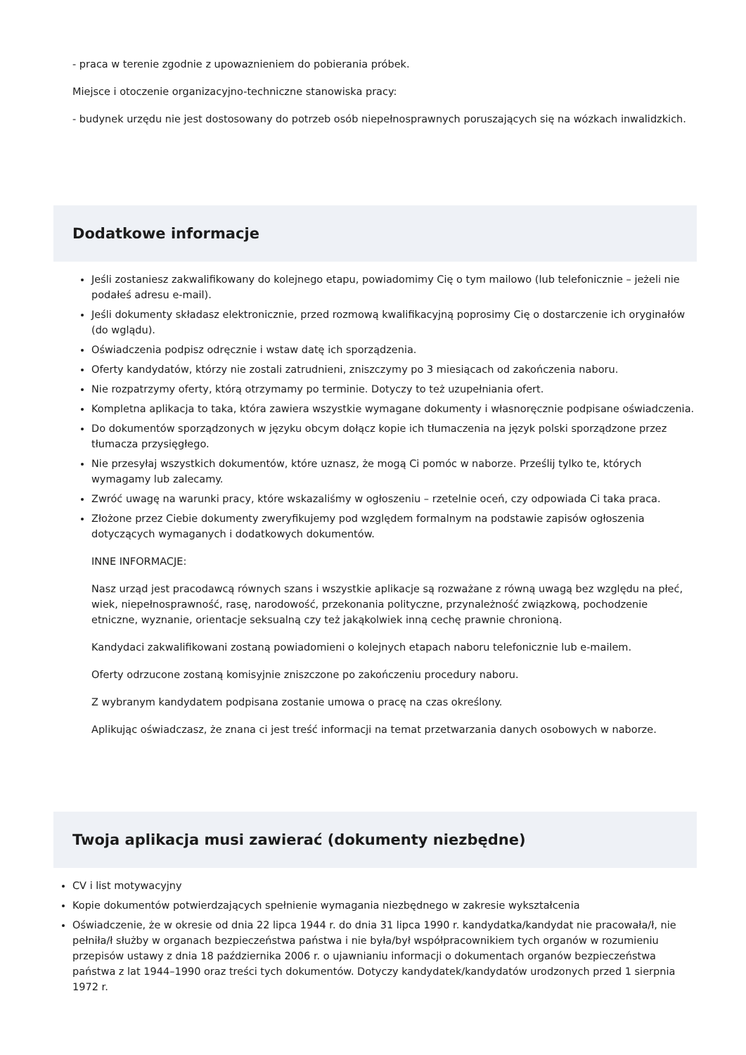- praca w terenie zgodnie z upowaznieniem do pobierania próbek.
Miejsce i otoczenie organizacyjno-techniczne stanowiska pracy:
- budynek urzędu nie jest dostosowany do potrzeb osób niepełnosprawnych poruszających się na wózkach inwalidzkich.
Dodatkowe informacje
Jeśli zostaniesz zakwalifikowany do kolejnego etapu, powiadomimy Cię o tym mailowo (lub telefonicznie – jeżeli nie podałeś adresu e-mail).
Jeśli dokumenty składasz elektronicznie, przed rozmową kwalifikacyjną poprosimy Cię o dostarczenie ich oryginałów (do wglądu).
Oświadczenia podpisz odręcznie i wstaw datę ich sporządzenia.
Oferty kandydatów, którzy nie zostali zatrudnieni, zniszczymy po 3 miesiącach od zakończenia naboru.
Nie rozpatrzymy oferty, którą otrzymamy po terminie. Dotyczy to też uzupełniania ofert.
Kompletna aplikacja to taka, która zawiera wszystkie wymagane dokumenty i własnoręcznie podpisane oświadczenia.
Do dokumentów sporządzonych w języku obcym dołącz kopie ich tłumaczenia na język polski sporządzone przez tłumacza przysięgłego.
Nie przesyłaj wszystkich dokumentów, które uznasz, że mogą Ci pomóc w naborze. Prześlij tylko te, których wymagamy lub zalecamy.
Zwróć uwagę na warunki pracy, które wskazaliśmy w ogłoszeniu – rzetelnie oceń, czy odpowiada Ci taka praca.
Złożone przez Ciebie dokumenty zweryfikujemy pod względem formalnym na podstawie zapisów ogłoszenia dotyczących wymaganych i dodatkowych dokumentów.
INNE INFORMACJE:
Nasz urząd jest pracodawcą równych szans i wszystkie aplikacje są rozważane z równą uwagą bez względu na płeć, wiek, niepełnosprawność, rasę, narodowość, przekonania polityczne, przynależność związkową, pochodzenie etniczne, wyznanie, orientacje seksualną czy też jakąkolwiek inną cechę prawnie chronioną.
Kandydaci zakwalifikowani zostaną powiadomieni o kolejnych etapach naboru telefonicznie lub e-mailem.
Oferty odrzucone zostaną komisyjnie zniszczone po zakończeniu procedury naboru.
Z wybranym kandydatem podpisana zostanie umowa o pracę na czas określony.
Aplikując oświadczasz, że znana ci jest treść informacji na temat przetwarzania danych osobowych w naborze.
Twoja aplikacja musi zawierać (dokumenty niezbędne)
CV i list motywacyjny
Kopie dokumentów potwierdzających spełnienie wymagania niezbędnego w zakresie wykształcenia
Oświadczenie, że w okresie od dnia 22 lipca 1944 r. do dnia 31 lipca 1990 r. kandydatka/kandydat nie pracowała/ł, nie pełniła/ł służby w organach bezpieczeństwa państwa i nie była/był współpracownikiem tych organów w rozumieniu przepisów ustawy z dnia 18 października 2006 r. o ujawnianiu informacji o dokumentach organów bezpieczeństwa państwa z lat 1944–1990 oraz treści tych dokumentów. Dotyczy kandydatek/kandydatów urodzonych przed 1 sierpnia 1972 r.